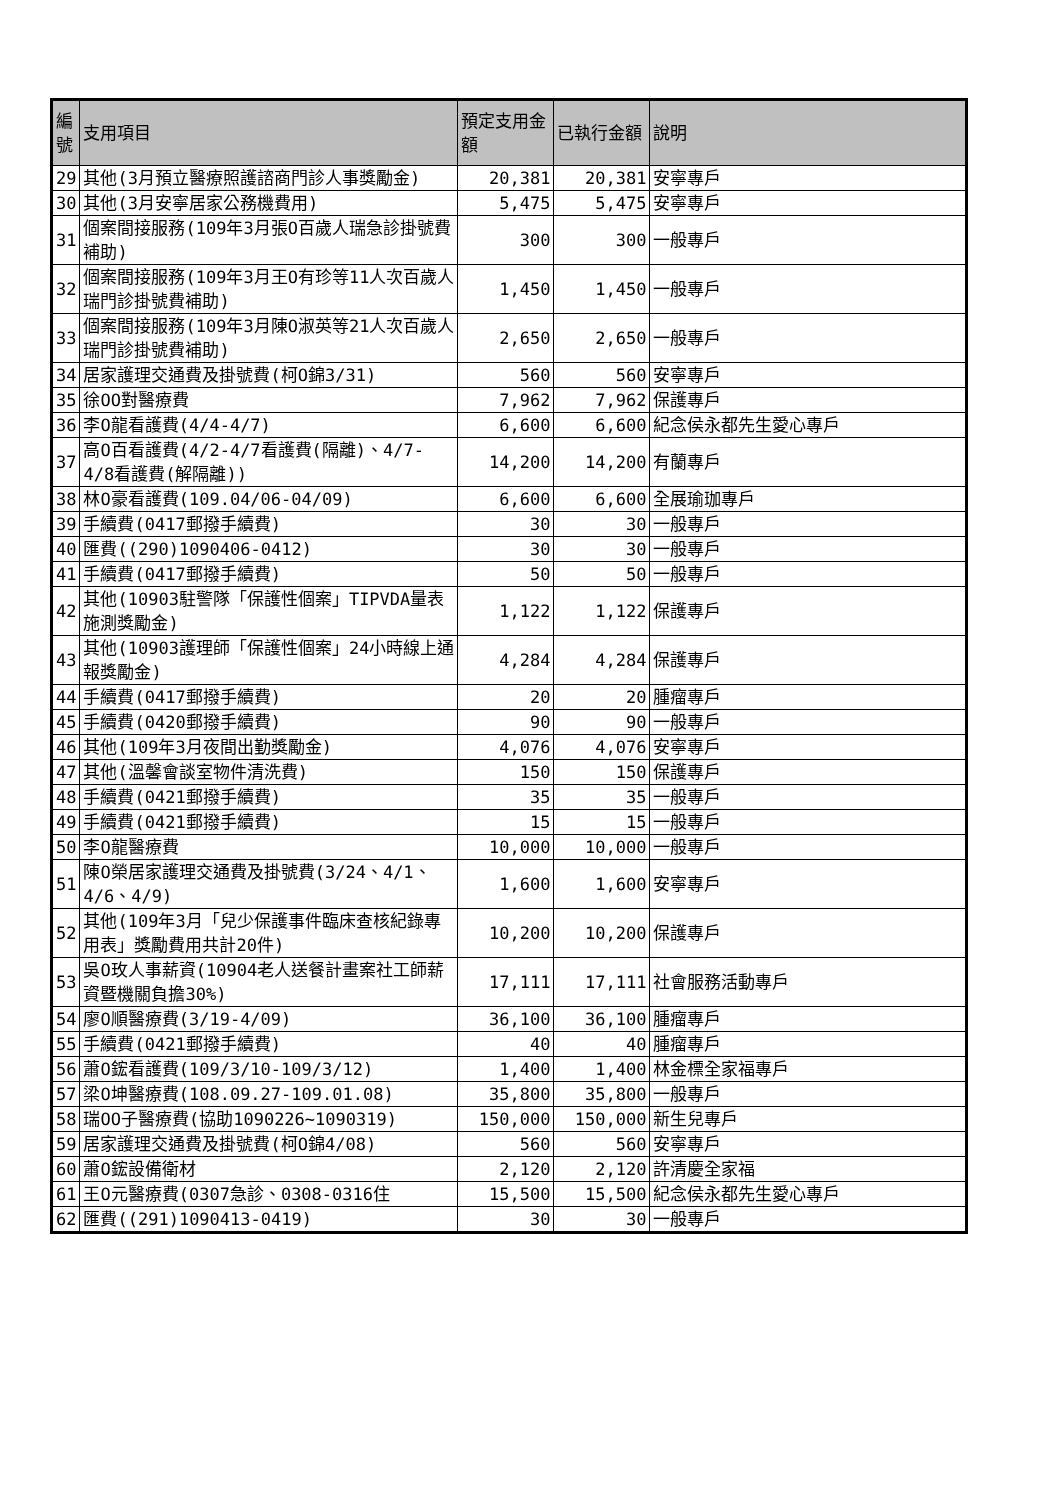| 編號 | 支用項目 | 預定支用金額 | 已執行金額 | 說明 |
| --- | --- | --- | --- | --- |
| 29 | 其他(3月預立醫療照護諮商門診人事獎勵金) | 20,381 | 20,381 | 安寧專戶 |
| 30 | 其他(3月安寧居家公務機費用) | 5,475 | 5,475 | 安寧專戶 |
| 31 | 個案間接服務(109年3月張O百歲人瑞急診掛號費補助) | 300 | 300 | 一般專戶 |
| 32 | 個案間接服務(109年3月王O有珍等11人次百歲人瑞門診掛號費補助) | 1,450 | 1,450 | 一般專戶 |
| 33 | 個案間接服務(109年3月陳O淑英等21人次百歲人瑞門診掛號費補助) | 2,650 | 2,650 | 一般專戶 |
| 34 | 居家護理交通費及掛號費(柯O錦3/31) | 560 | 560 | 安寧專戶 |
| 35 | 徐OO對醫療費 | 7,962 | 7,962 | 保護專戶 |
| 36 | 李O龍看護費(4/4-4/7) | 6,600 | 6,600 | 紀念侯永都先生愛心專戶 |
| 37 | 高O百看護費(4/2-4/7看護費(隔離)、4/7-4/8看護費(解隔離)) | 14,200 | 14,200 | 有蘭專戶 |
| 38 | 林O豪看護費(109.04/06-04/09) | 6,600 | 6,600 | 全展瑜珈專戶 |
| 39 | 手續費(0417郵撥手續費) | 30 | 30 | 一般專戶 |
| 40 | 匯費((290)1090406-0412) | 30 | 30 | 一般專戶 |
| 41 | 手續費(0417郵撥手續費) | 50 | 50 | 一般專戶 |
| 42 | 其他(10903駐警隊「保護性個案」TIPVDA量表施測獎勵金) | 1,122 | 1,122 | 保護專戶 |
| 43 | 其他(10903護理師「保護性個案」24小時線上通報獎勵金) | 4,284 | 4,284 | 保護專戶 |
| 44 | 手續費(0417郵撥手續費) | 20 | 20 | 腫瘤專戶 |
| 45 | 手續費(0420郵撥手續費) | 90 | 90 | 一般專戶 |
| 46 | 其他(109年3月夜間出勤獎勵金) | 4,076 | 4,076 | 安寧專戶 |
| 47 | 其他(溫馨會談室物件清洗費) | 150 | 150 | 保護專戶 |
| 48 | 手續費(0421郵撥手續費) | 35 | 35 | 一般專戶 |
| 49 | 手續費(0421郵撥手續費) | 15 | 15 | 一般專戶 |
| 50 | 李O龍醫療費 | 10,000 | 10,000 | 一般專戶 |
| 51 | 陳O榮居家護理交通費及掛號費(3/24、4/1、4/6、4/9) | 1,600 | 1,600 | 安寧專戶 |
| 52 | 其他(109年3月「兒少保護事件臨床查核紀錄專用表」獎勵費用共計20件) | 10,200 | 10,200 | 保護專戶 |
| 53 | 吳O玫人事薪資(10904老人送餐計畫案社工師薪資暨機關負擔30%) | 17,111 | 17,111 | 社會服務活動專戶 |
| 54 | 廖O順醫療費(3/19-4/09) | 36,100 | 36,100 | 腫瘤專戶 |
| 55 | 手續費(0421郵撥手續費) | 40 | 40 | 腫瘤專戶 |
| 56 | 蕭O鋐看護費(109/3/10-109/3/12) | 1,400 | 1,400 | 林金標全家福專戶 |
| 57 | 梁O坤醫療費(108.09.27-109.01.08) | 35,800 | 35,800 | 一般專戶 |
| 58 | 瑞OO子醫療費(協助1090226~1090319) | 150,000 | 150,000 | 新生兒專戶 |
| 59 | 居家護理交通費及掛號費(柯O錦4/08) | 560 | 560 | 安寧專戶 |
| 60 | 蕭O鋐設備衛材 | 2,120 | 2,120 | 許清慶全家福 |
| 61 | 王O元醫療費(0307急診、0308-0316住 | 15,500 | 15,500 | 紀念侯永都先生愛心專戶 |
| 62 | 匯費((291)1090413-0419) | 30 | 30 | 一般專戶 |